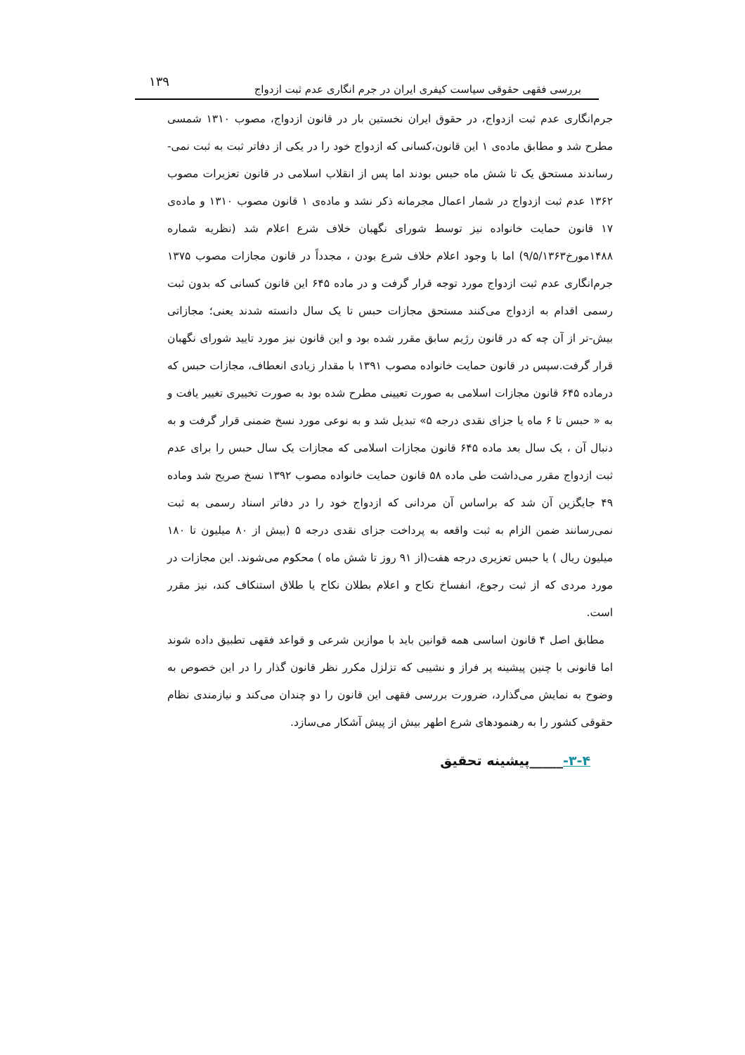بررسی فقهی حقوقی سیاست کیفری ایران در جرم انگاری عدم ثبت ازدواج
۱۳۹
جرم‌انگاری عدم ثبت ازدواج، در حقوق ایران نخستین بار در قانون ازدواج، مصوب ۱۳۱۰ شمسی مطرح شد و مطابق ماده‌ی ۱ این قانون،کسانی که ازدواج خود را در یکی از دفاتر ثبت به ثبت نمی-رساندند مستحق یک تا شش ماه حبس بودند اما پس از انقلاب اسلامی در قانون تعزیرات مصوب ۱۳۶۲ عدم ثبت ازدواج در شمار اعمال مجرمانه ذکر نشد و ماده‌ی ۱ قانون مصوب ۱۳۱۰ و ماده‌ی ۱۷ قانون حمایت خانواده نیز توسط شورای نگهبان خلاف شرع اعلام شد (نظریه شماره ۱۴۸۸مورخ۹/۵/۱۳۶۳) اما با وجود اعلام خلاف شرع بودن ، مجدداً در قانون مجازات مصوب ۱۳۷۵ جرم‌انگاری عدم ثبت ازدواج مورد توجه قرار گرفت و در ماده ۶۴۵ این قانون کسانی که بدون ثبت رسمی اقدام به ازدواج می‌کنند مستحق مجازات حبس تا یک سال دانسته شدند یعنی؛ مجازاتی بیش-تر از آن چه که در قانون رژیم سابق مقرر شده بود و این قانون نیز مورد تایید شورای نگهبان قرار گرفت.سپس در قانون حمایت خانواده مصوب ۱۳۹۱ با مقدار زیادی انعطاف، مجازات حبس که درماده ۶۴۵ قانون مجازات اسلامی به صورت تعیینی مطرح شده بود به صورت تخییری تغییر یافت و به « حبس تا ۶ ماه یا جزای نقدی درجه ۵» تبدیل شد و به نوعی مورد نسخ ضمنی قرار گرفت و به دنبال آن ، یک سال بعد ماده ۶۴۵ قانون مجازات اسلامی که مجازات یک سال حبس را برای عدم ثبت ازدواج مقرر می‌داشت طی ماده ۵۸ قانون حمایت خانواده مصوب ۱۳۹۲ نسخ صریح شد وماده ۴۹ جایگزین آن شد که براساس آن مردانی که ازدواج خود را در دفاتر اسناد رسمی به ثبت نمی‌رسانند ضمن الزام به ثبت واقعه به پرداخت جزای نقدی درجه ۵ (بیش از ۸۰ میلیون تا ۱۸۰ میلیون ریال ) یا حبس تعزیری درجه هفت(از ۹۱ روز تا شش ماه ) محکوم می‌شوند. این مجازات در مورد مردی که از ثبت رجوع، انفساخ نکاح و اعلام بطلان نکاح یا طلاق استنکاف کند، نیز مقرر است.
مطابق اصل ۴ قانون اساسی همه قوانین باید با موازین شرعی و قواعد فقهی تطبیق داده شوند اما قانونی با چنین پیشینه پر فراز و نشیبی که تزلزل مکرر نظر قانون گذار را در این خصوص به وضوح به نمایش می‌گذارد، ضرورت بررسی فقهی این قانون را دو چندان می‌کند و نیازمندی نظام حقوقی کشور را به رهنمودهای شرع اطهر بیش از پیش آشکار می‌سازد.
۳-۴-_____پیشینه تحقیق